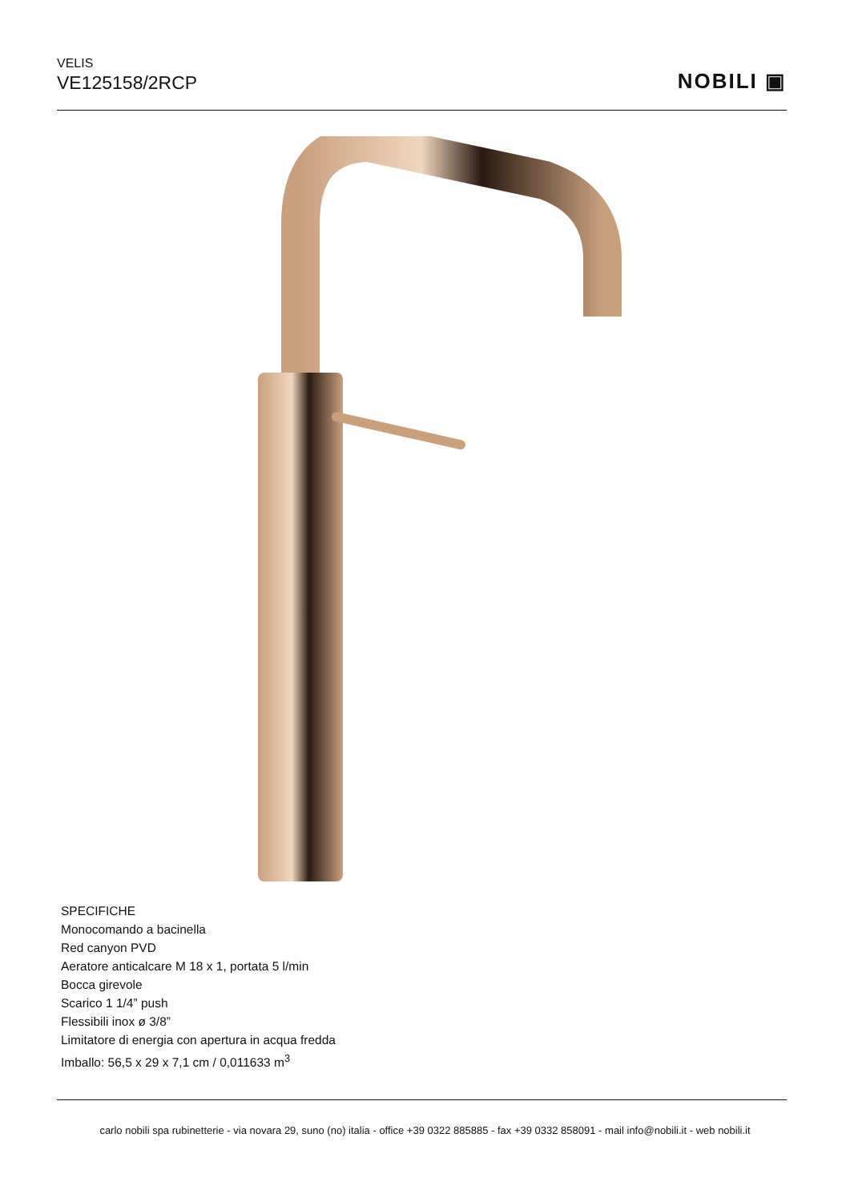VELIS
VE125158/2RCP
NOBILI ▣
SPECIFICHE
Monocomando a bacinella
Red canyon PVD
Aeratore anticalcare M 18 x 1, portata 5 l/min
Bocca girevole
Scarico 1 1/4” push
Flessibili inox ø 3/8”
Limitatore di energia con apertura in acqua fredda
Imballo: 56,5 x 29 x 7,1 cm / 0,011633 m<sup>3</sup>
carlo nobili spa rubinetterie - via novara 29, suno (no) italia - office +39 0322 885885 - fax +39 0332 858091 - mail info@nobili.it - web nobili.it